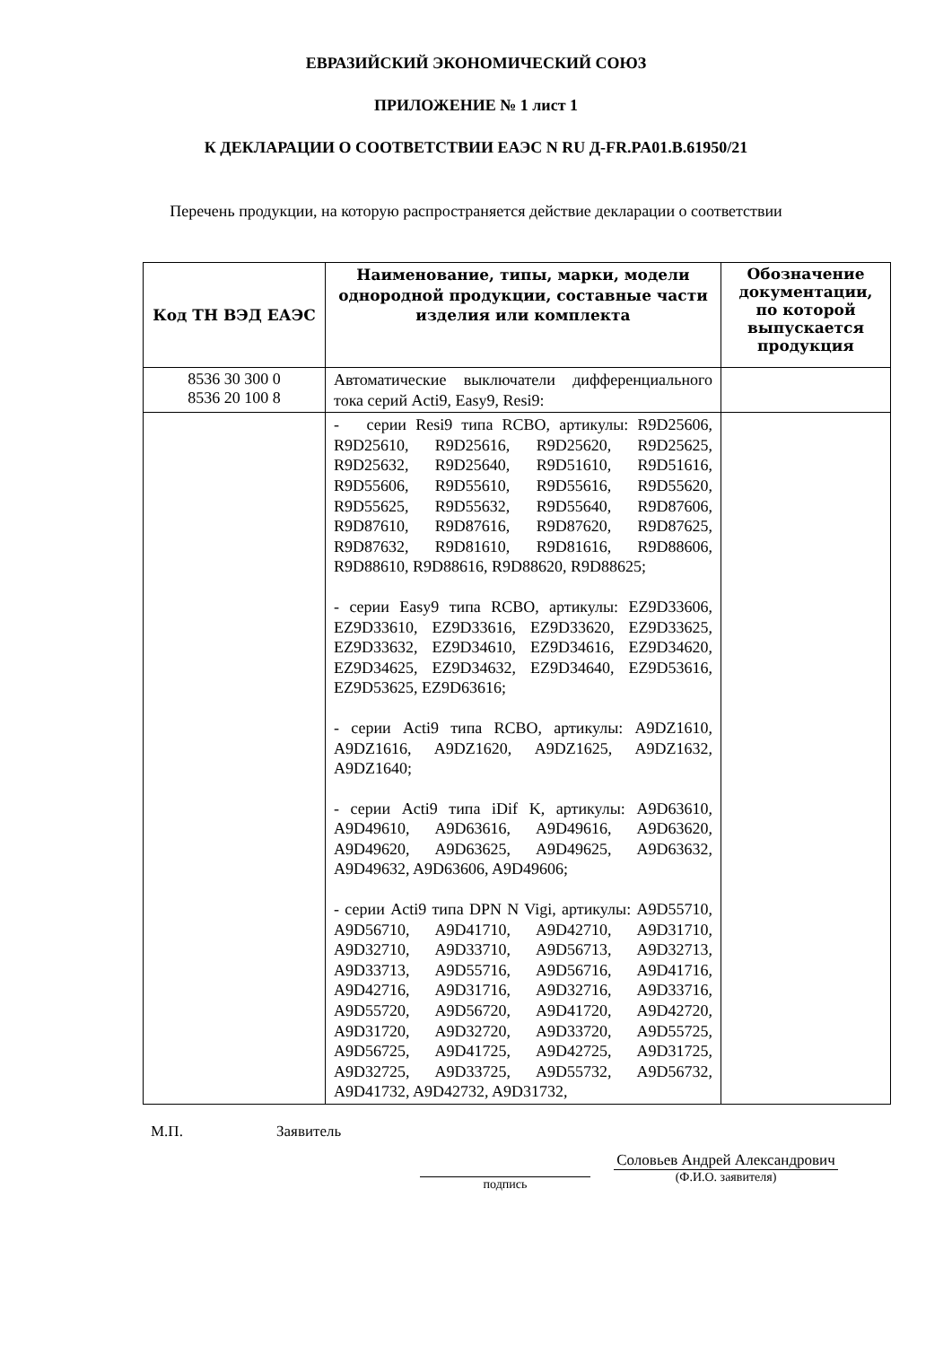ЕВРАЗИЙСКИЙ ЭКОНОМИЧЕСКИЙ СОЮЗ
ПРИЛОЖЕНИЕ № 1 лист 1
К ДЕКЛАРАЦИИ О СООТВЕТСТВИИ ЕАЭС N RU Д-FR.PA01.B.61950/21
Перечень продукции, на которую распространяется действие декларации о соответствии
| Код ТН ВЭД ЕАЭС | Наименование, типы, марки, модели однородной продукции, составные части изделия или комплекта | Обозначение документации, по которой выпускается продукция |
| --- | --- | --- |
| 8536 30 300 0 8536 20 100 8 | Автоматические выключатели дифференциального тока серий Acti9, Easy9, Resi9: | |
| | - серии Resi9 типа RCBO, артикулы: R9D25606, R9D25610, R9D25616, R9D25620, R9D25625, R9D25632, R9D25640, R9D51610, R9D51616, R9D55606, R9D55610, R9D55616, R9D55620, R9D55625, R9D55632, R9D55640, R9D87606, R9D87610, R9D87616, R9D87620, R9D87625, R9D87632, R9D81610, R9D81616, R9D88606, R9D88610, R9D88616, R9D88620, R9D88625; - серии Easy9 типа RCBO, артикулы: EZ9D33606, EZ9D33610, EZ9D33616, EZ9D33620, EZ9D33625, EZ9D33632, EZ9D34610, EZ9D34616, EZ9D34620, EZ9D34625, EZ9D34632, EZ9D34640, EZ9D53616, EZ9D53625, EZ9D63616; - серии Acti9 типа RCBO, артикулы: A9DZ1610, A9DZ1616, A9DZ1620, A9DZ1625, A9DZ1632, A9DZ1640; - серии Acti9 типа iDif K, артикулы: A9D63610, A9D49610, A9D63616, A9D49616, A9D63620, A9D49620, A9D63625, A9D49625, A9D63632, A9D49632, A9D63606, A9D49606; - серии Acti9 типа DPN N Vigi, артикулы: A9D55710, A9D56710, A9D41710, A9D42710, A9D31710, A9D32710, A9D33710, A9D56713, A9D32713, A9D33713, A9D55716, A9D56716, A9D41716, A9D42716, A9D31716, A9D32716, A9D33716, A9D55720, A9D56720, A9D41720, A9D42720, A9D31720, A9D32720, A9D33720, A9D55725, A9D56725, A9D41725, A9D42725, A9D31725, A9D32725, A9D33725, A9D55732, A9D56732, A9D41732, A9D42732, A9D31732, | |
М.П. Заявитель
подпись
Соловьев Андрей Александрович
(Ф.И.О. заявителя)